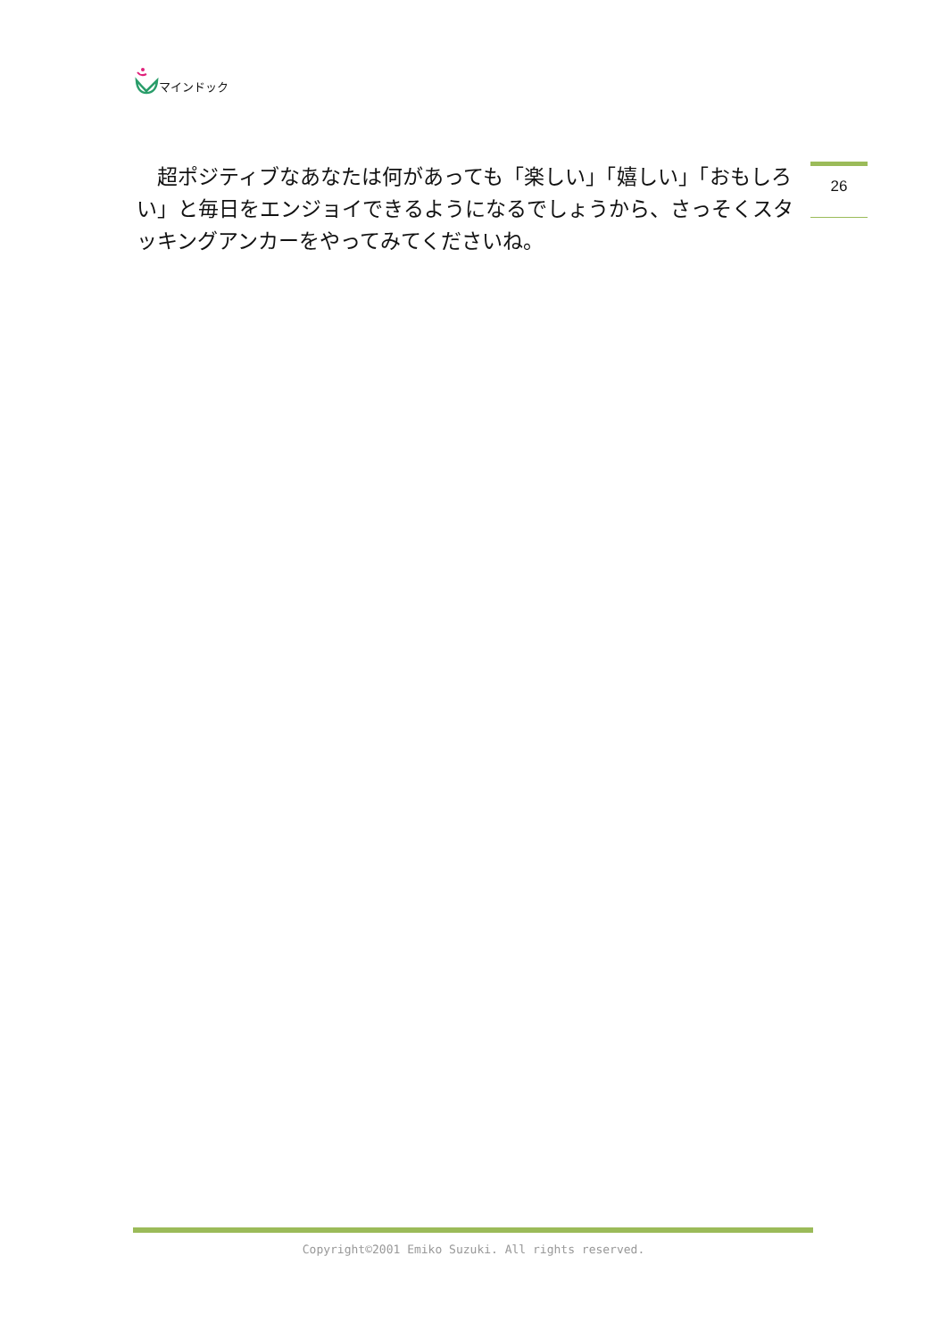マインドック
26
　超ポジティブなあなたは何があっても「楽しい」「嬉しい」「おもしろい」と毎日をエンジョイできるようになるでしょうから、さっそくスタッキングアンカーをやってみてくださいね。
Copyright©2001 Emiko Suzuki. All rights reserved.